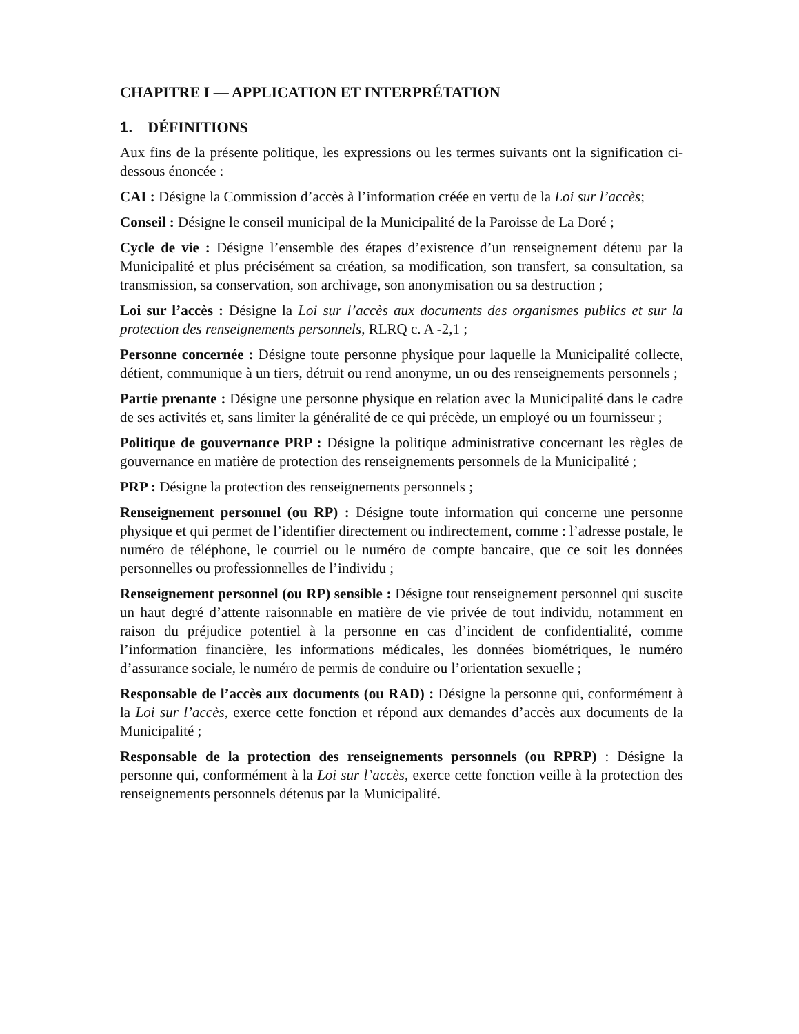CHAPITRE I — APPLICATION ET INTERPRÉTATION
1. DÉFINITIONS
Aux fins de la présente politique, les expressions ou les termes suivants ont la signification ci-dessous énoncée :
CAI : Désigne la Commission d’accès à l’information créée en vertu de la Loi sur l’accès;
Conseil : Désigne le conseil municipal de la Municipalité de la Paroisse de La Doré ;
Cycle de vie : Désigne l’ensemble des étapes d’existence d’un renseignement détenu par la Municipalité et plus précisément sa création, sa modification, son transfert, sa consultation, sa transmission, sa conservation, son archivage, son anonymisation ou sa destruction ;
Loi sur l’accès : Désigne la Loi sur l’accès aux documents des organismes publics et sur la protection des renseignements personnels, RLRQ c. A -2,1 ;
Personne concernée : Désigne toute personne physique pour laquelle la Municipalité collecte, détient, communique à un tiers, détruit ou rend anonyme, un ou des renseignements personnels ;
Partie prenante : Désigne une personne physique en relation avec la Municipalité dans le cadre de ses activités et, sans limiter la généralité de ce qui précède, un employé ou un fournisseur ;
Politique de gouvernance PRP : Désigne la politique administrative concernant les règles de gouvernance en matière de protection des renseignements personnels de la Municipalité ;
PRP : Désigne la protection des renseignements personnels ;
Renseignement personnel (ou RP) : Désigne toute information qui concerne une personne physique et qui permet de l’identifier directement ou indirectement, comme : l’adresse postale, le numéro de téléphone, le courriel ou le numéro de compte bancaire, que ce soit les données personnelles ou professionnelles de l’individu ;
Renseignement personnel (ou RP) sensible : Désigne tout renseignement personnel qui suscite un haut degré d’attente raisonnable en matière de vie privée de tout individu, notamment en raison du préjudice potentiel à la personne en cas d’incident de confidentialité, comme l’information financière, les informations médicales, les données biométriques, le numéro d’assurance sociale, le numéro de permis de conduire ou l’orientation sexuelle ;
Responsable de l’accès aux documents (ou RAD) : Désigne la personne qui, conformément à la Loi sur l’accès, exerce cette fonction et répond aux demandes d’accès aux documents de la Municipalité ;
Responsable de la protection des renseignements personnels (ou RPRP) : Désigne la personne qui, conformément à la Loi sur l’accès, exerce cette fonction veille à la protection des renseignements personnels détenus par la Municipalité.